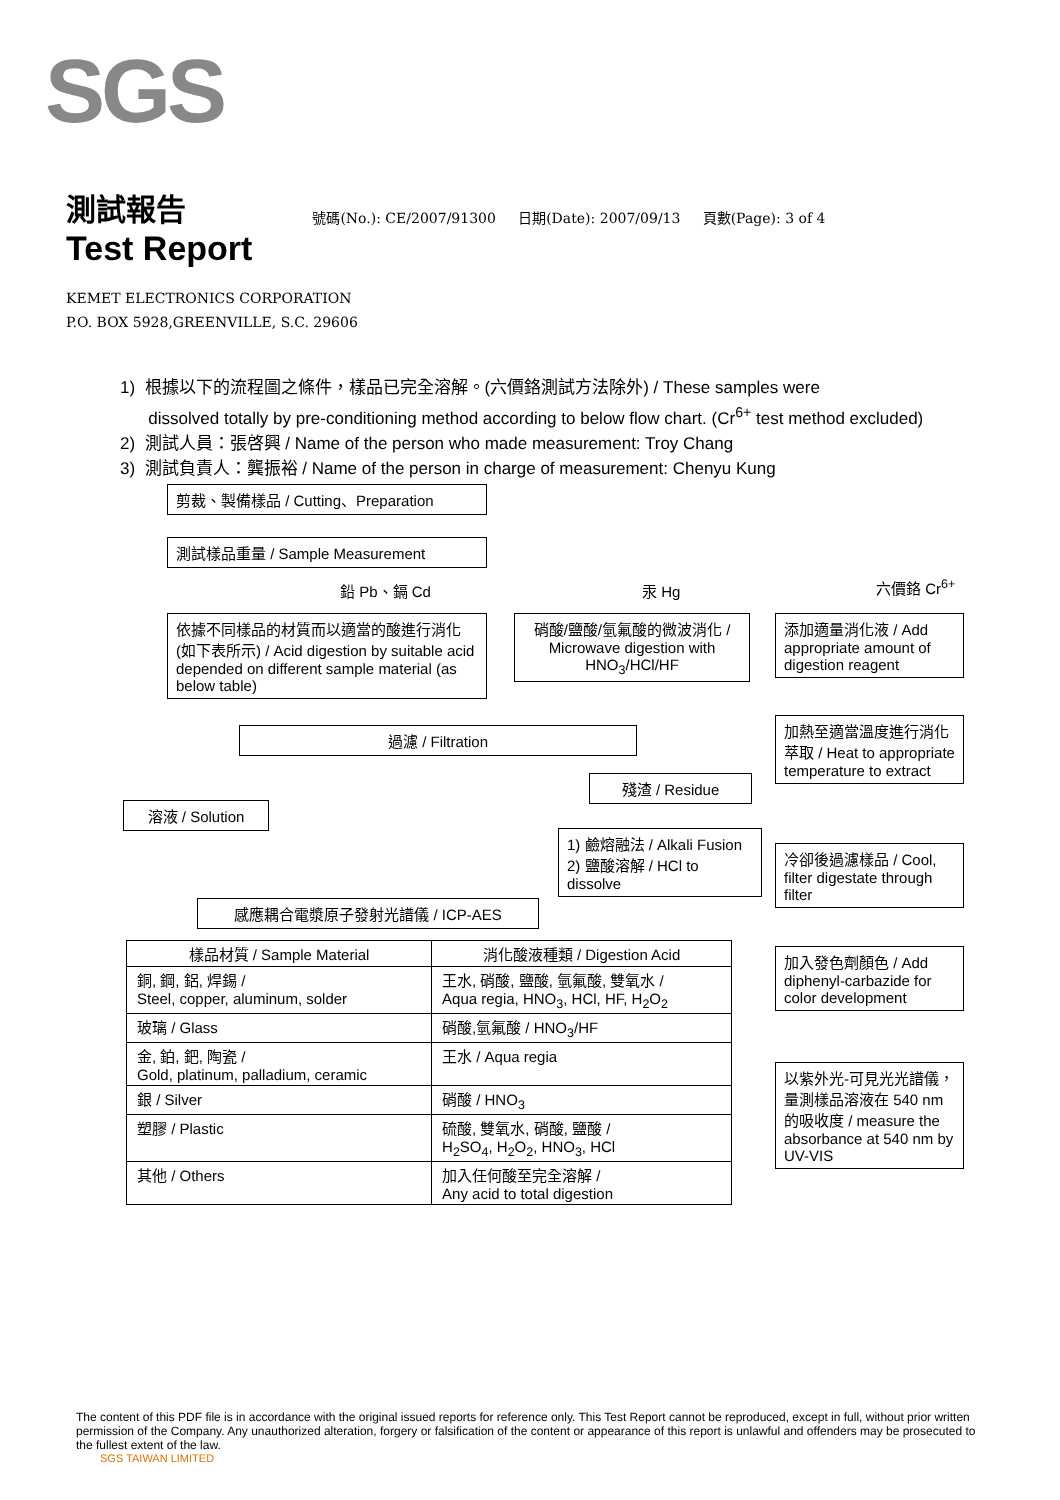SGS
測試報告
Test Report
號碼(No.): CE/2007/91300 日期(Date): 2007/09/13 頁數(Page): 3 of 4
KEMET ELECTRONICS CORPORATION
P.O. BOX 5928,GREENVILLE, S.C. 29606
1) 根據以下的流程圖之條件，樣品已完全溶解。(六價鉻測試方法除外) / These samples were
dissolved totally by pre-conditioning method according to below flow chart. (Cr<sup>6+</sup> test method excluded)
2) 測試人員：張啓興 / Name of the person who made measurement: Troy Chang
3) 測試負責人：龔振裕 / Name of the person in charge of measurement: Chenyu Kung
剪裁、製備樣品 / Cutting、Preparation
測試樣品重量 / Sample Measurement
鉛 Pb、鎘 Cd 汞 Hg 六價鉻 Cr<sup>6+</sup>
依據不同樣品的材質而以適當的酸進行消化(如下表所示) / Acid digestion by suitable acid depended on different sample material (as below table)
硝酸/鹽酸/氫氟酸的微波消化 / Microwave digestion with HNO<sub>3</sub>/HCl/HF
添加適量消化液 / Add appropriate amount of digestion reagent
加熱至適當溫度進行消化萃取 / Heat to appropriate temperature to extract
過濾 / Filtration
殘渣 / Residue
溶液 / Solution
1) 鹼熔融法 / Alkali Fusion
2) 鹽酸溶解 / HCl to dissolve
冷卻後過濾樣品 / Cool, filter digestate through filter
感應耦合電漿原子發射光譜儀 / ICP-AES
加入發色劑顏色 / Add diphenyl-carbazide for color development
以紫外光-可見光光譜儀，量測樣品溶液在 540 nm 的吸收度 / measure the absorbance at 540 nm by UV-VIS
| 樣品材質 / Sample Material | 消化酸液種類 / Digestion Acid |
| --- | --- |
| 銅, 鋼, 鋁, 焊錫 / Steel, copper, aluminum, solder | 王水, 硝酸, 鹽酸, 氫氟酸, 雙氧水 / Aqua regia, HNO<sub>3</sub>, HCl, HF, H<sub>2</sub>O<sub>2</sub> |
| 玻璃 / Glass | 硝酸,氫氟酸 / HNO<sub>3</sub>/HF |
| 金, 鉑, 鈀, 陶瓷 / Gold, platinum, palladium, ceramic | 王水 / Aqua regia |
| 銀 / Silver | 硝酸 / HNO<sub>3</sub> |
| 塑膠 / Plastic | 硫酸, 雙氧水, 硝酸, 鹽酸 / H<sub>2</sub>SO<sub>4</sub>, H<sub>2</sub>O<sub>2</sub>, HNO<sub>3</sub>, HCl |
| 其他 / Others | 加入任何酸至完全溶解 / Any acid to total digestion |
The content of this PDF file is in accordance with the original issued reports for reference only. This Test Report cannot be reproduced, except in full, without prior written permission of the Company. Any unauthorized alteration, forgery or falsification of the content or appearance of this report is unlawful and offenders may be prosecuted to the fullest extent of the law.
SGS TAIWAN LIMITED